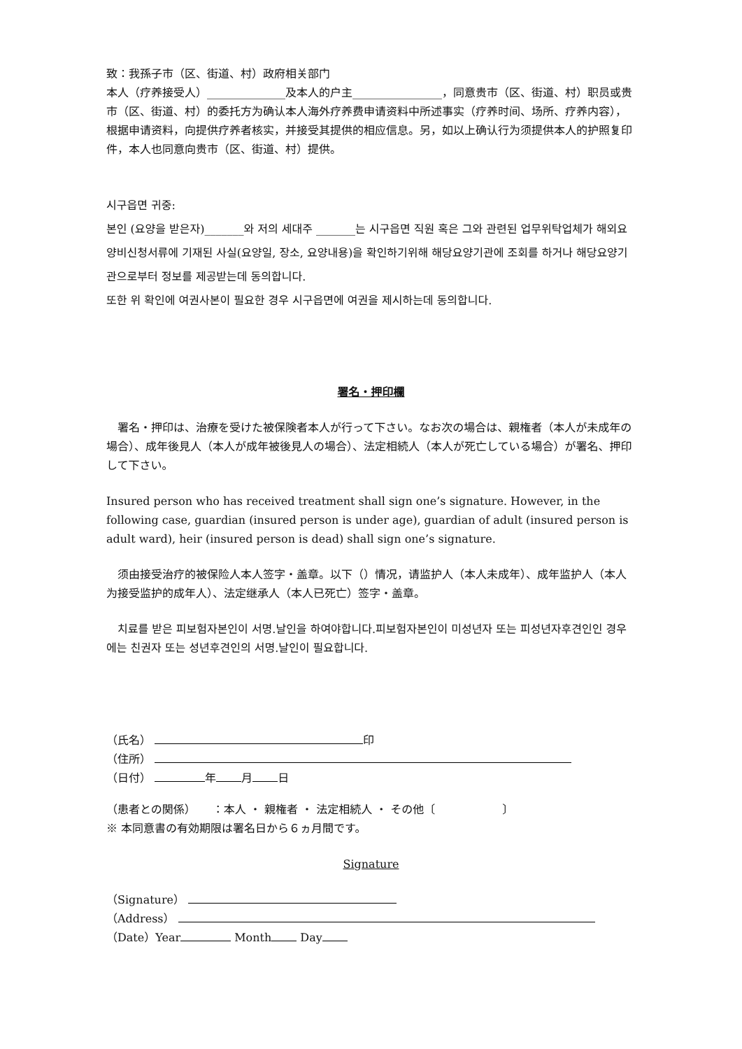致：我孫子市（区、街道、村）政府相关部门
本人（疗养接受人）______________及本人的户主________________，同意贵市（区、街道、村）职员或贵市（区、街道、村）的委托方为确认本人海外疗养费申请资料中所述事实（疗养时间、场所、疗养内容），根据申请资料，向提供疗养者核实，并接受其提供的相应信息。另，如以上确认行为须提供本人的护照复印件，本人也同意向贵市（区、街道、村）提供。
시구읍면 귀중:
본인 (요양을 받은자)_______와 저의 세대주 _______는 시구읍면 직원 혹은 그와 관련된 업무위탁업체가 해외요양비신청서류에 기재된 사실(요양일, 장소, 요양내용)을 확인하기위해 해당요양기관에 조회를 하거나 해당요양기관으로부터 정보를 제공받는데 동의합니다.
또한 위 확인에 여권사본이 필요한 경우 시구읍면에 여권을 제시하는데 동의합니다.
署名・押印欄
　署名・押印は、治療を受けた被保険者本人が行って下さい。なお次の場合は、親権者（本人が未成年の場合）、成年後見人（本人が成年被後見人の場合）、法定相続人（本人が死亡している場合）が署名、押印して下さい。
Insured person who has received treatment shall sign one’s signature. However, in the following case, guardian (insured person is under age), guardian of adult (insured person is adult ward), heir (insured person is dead) shall sign one’s signature.
　须由接受治疗的被保险人本人签字・盖章。以下（）情况，请监护人（本人未成年）、成年监护人（本人为接受监护的成年人）、法定继承人（本人已死亡）签字・盖章。
　치료를 받은 피보험자본인이 서명.날인을 하여야합니다.피보험자본인이 미성년자 또는 피성년자후견인인 경우에는 친권자 또는 성년후견인의 서명.날인이 필요합니다.
（氏名） 印
（住所）
（日付） 年 月 日
（患者との関係）　　：本人 ・ 親権者 ・ 法定相続人 ・ その他〔　　　　　　〕
※ 本同意書の有効期限は署名日から６ヵ月間です。
Signature
（Signature）
（Address）
（Date）Year Month Day